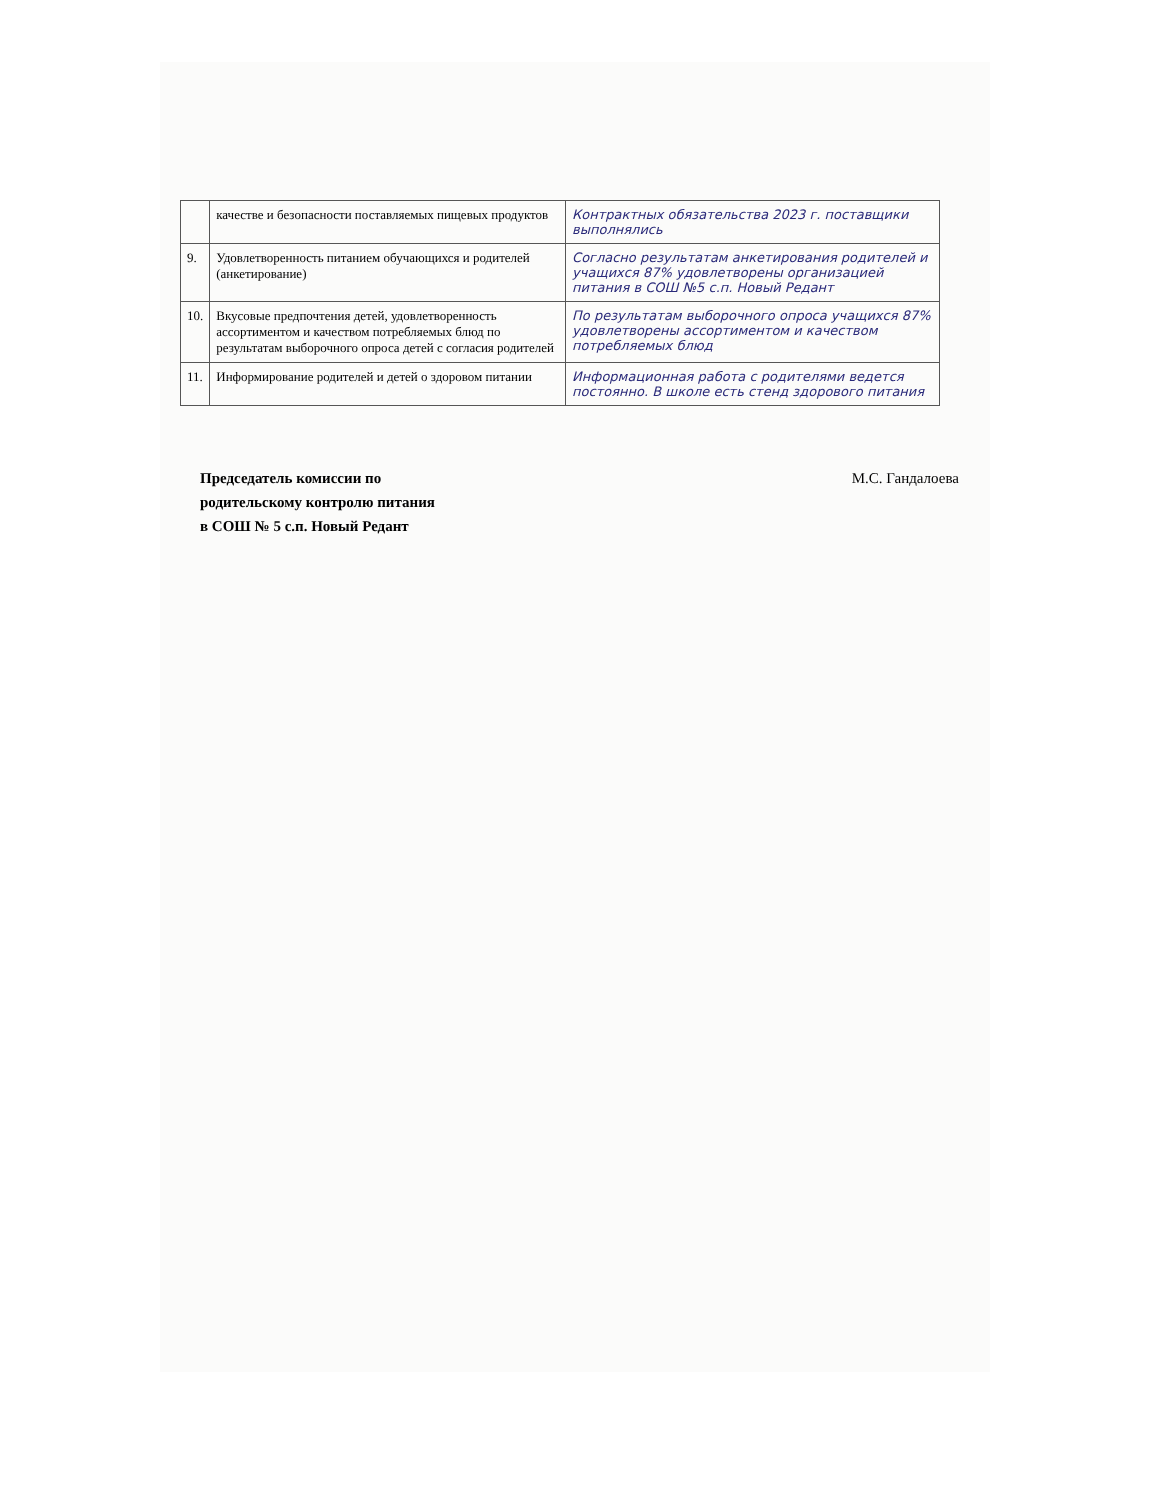| | качестве и безопасности поставляемых пищевых продуктов | Контрактных обязательства 2023 г. поставщики выполнялись |
| 9. | Удовлетворенность питанием обучающихся и родителей (анкетирование) | Согласно результатам анкетирования родителей и учащихся 87% удовлетворены организацией питания в СОШ №5 с.п. Новый Редант |
| 10. | Вкусовые предпочтения детей, удовлетворенность ассортиментом и качеством потребляемых блюд по результатам выборочного опроса детей с согласия родителей | По результатам выборочного опроса учащихся 87% удовлетворены ассортиментом и качеством потребляемых блюд |
| 11. | Информирование родителей и детей о здоровом питании | Информационная работа с родителями ведется постоянно. В школе есть стенд здорового питания |
Председатель комиссии по М.С. Гандалоева
родительскому контролю питания
в СОШ № 5 с.п. Новый Редант